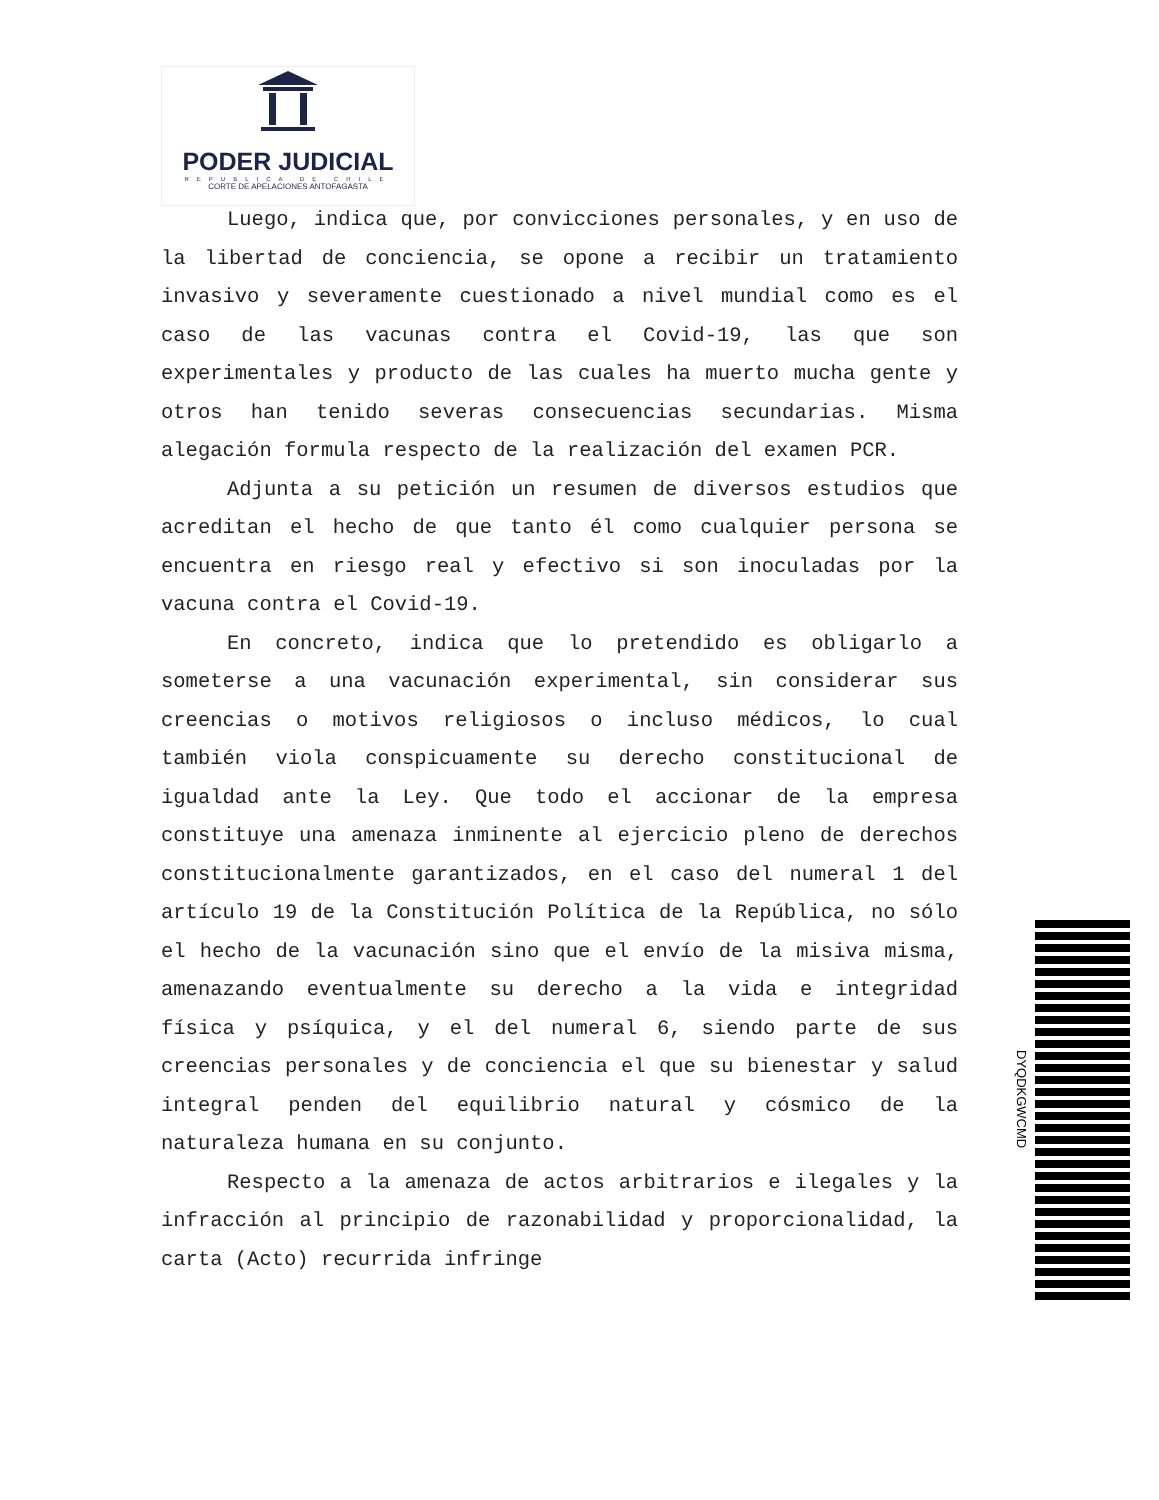PODER JUDICIAL
REPUBLICA DE CHILE
CORTE DE APELACIONES ANTOFAGASTA
Luego, indica que, por convicciones personales, y en uso de la libertad de conciencia, se opone a recibir un tratamiento invasivo y severamente cuestionado a nivel mundial como es el caso de las vacunas contra el Covid-19, las que son experimentales y producto de las cuales ha muerto mucha gente y otros han tenido severas consecuencias secundarias. Misma alegación formula respecto de la realización del examen PCR.
Adjunta a su petición un resumen de diversos estudios que acreditan el hecho de que tanto él como cualquier persona se encuentra en riesgo real y efectivo si son inoculadas por la vacuna contra el Covid-19.
En concreto, indica que lo pretendido es obligarlo a someterse a una vacunación experimental, sin considerar sus creencias o motivos religiosos o incluso médicos, lo cual también viola conspicuamente su derecho constitucional de igualdad ante la Ley. Que todo el accionar de la empresa constituye una amenaza inminente al ejercicio pleno de derechos constitucionalmente garantizados, en el caso del numeral 1 del artículo 19 de la Constitución Política de la República, no sólo el hecho de la vacunación sino que el envío de la misiva misma, amenazando eventualmente su derecho a la vida e integridad física y psíquica, y el del numeral 6, siendo parte de sus creencias personales y de conciencia el que su bienestar y salud integral penden del equilibrio natural y cósmico de la naturaleza humana en su conjunto.
Respecto a la amenaza de actos arbitrarios e ilegales y la infracción al principio de razonabilidad y proporcionalidad, la carta (Acto) recurrida infringe
DYQDKGWCMD